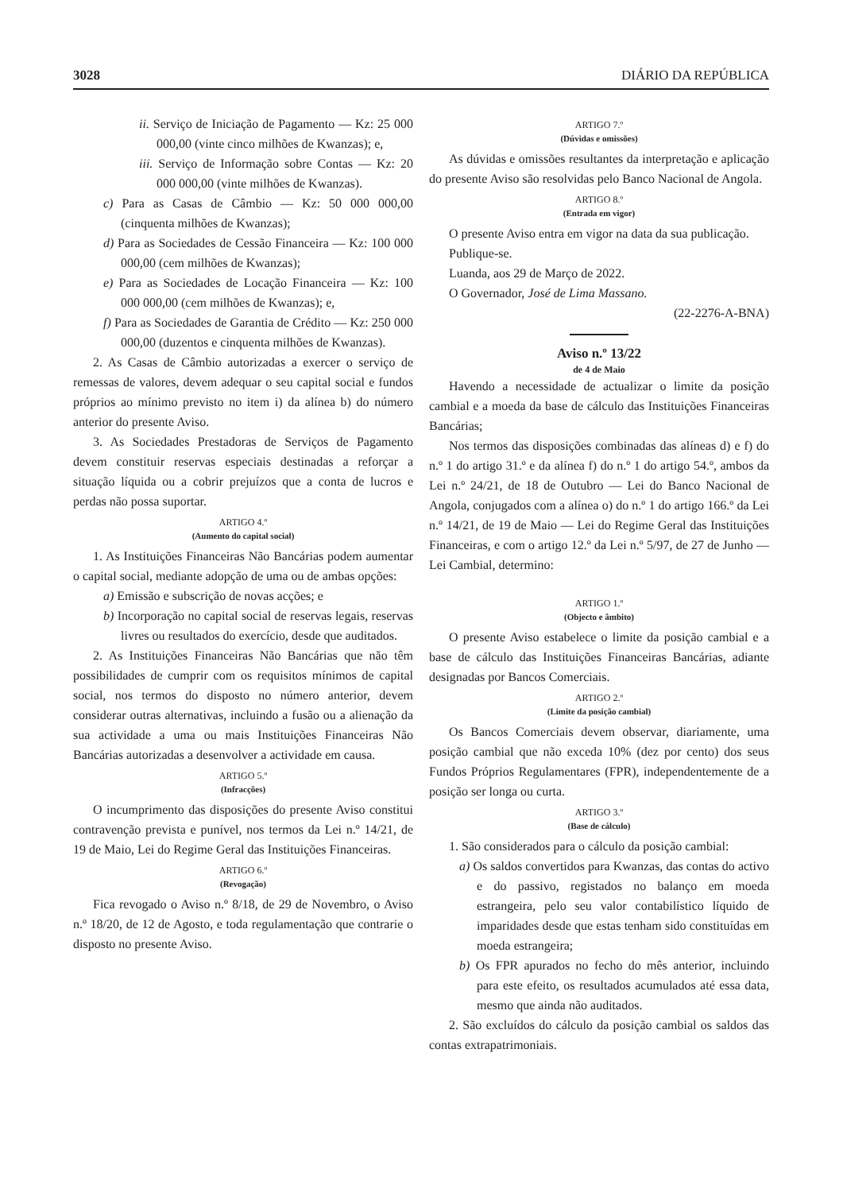3028 DIÁRIO DA REPÚBLICA
ii. Serviço de Iniciação de Pagamento — Kz: 25 000 000,00 (vinte cinco milhões de Kwanzas); e,
iii. Serviço de Informação sobre Contas — Kz: 20 000 000,00 (vinte milhões de Kwanzas).
c) Para as Casas de Câmbio — Kz: 50 000 000,00 (cinquenta milhões de Kwanzas);
d) Para as Sociedades de Cessão Financeira — Kz: 100 000 000,00 (cem milhões de Kwanzas);
e) Para as Sociedades de Locação Financeira — Kz: 100 000 000,00 (cem milhões de Kwanzas); e,
f) Para as Sociedades de Garantia de Crédito — Kz: 250 000 000,00 (duzentos e cinquenta milhões de Kwanzas).
2. As Casas de Câmbio autorizadas a exercer o serviço de remessas de valores, devem adequar o seu capital social e fundos próprios ao mínimo previsto no item i) da alínea b) do número anterior do presente Aviso.
3. As Sociedades Prestadoras de Serviços de Pagamento devem constituir reservas especiais destinadas a reforçar a situação líquida ou a cobrir prejuízos que a conta de lucros e perdas não possa suportar.
ARTIGO 4.º
(Aumento do capital social)
1. As Instituições Financeiras Não Bancárias podem aumentar o capital social, mediante adopção de uma ou de ambas opções:
a) Emissão e subscrição de novas acções; e
b) Incorporação no capital social de reservas legais, reservas livres ou resultados do exercício, desde que auditados.
2. As Instituições Financeiras Não Bancárias que não têm possibilidades de cumprir com os requisitos mínimos de capital social, nos termos do disposto no número anterior, devem considerar outras alternativas, incluindo a fusão ou a alienação da sua actividade a uma ou mais Instituições Financeiras Não Bancárias autorizadas a desenvolver a actividade em causa.
ARTIGO 5.º
(Infracções)
O incumprimento das disposições do presente Aviso constitui contravenção prevista e punível, nos termos da Lei n.º 14/21, de 19 de Maio, Lei do Regime Geral das Instituições Financeiras.
ARTIGO 6.º
(Revogação)
Fica revogado o Aviso n.º 8/18, de 29 de Novembro, o Aviso n.º 18/20, de 12 de Agosto, e toda regulamentação que contrarie o disposto no presente Aviso.
ARTIGO 7.º
(Dúvidas e omissões)
As dúvidas e omissões resultantes da interpretação e aplicação do presente Aviso são resolvidas pelo Banco Nacional de Angola.
ARTIGO 8.º
(Entrada em vigor)
O presente Aviso entra em vigor na data da sua publicação.
Publique-se.
Luanda, aos 29 de Março de 2022.
O Governador, José de Lima Massano.
(22-2276-A-BNA)
Aviso n.º 13/22
de 4 de Maio
Havendo a necessidade de actualizar o limite da posição cambial e a moeda da base de cálculo das Instituições Financeiras Bancárias;
Nos termos das disposições combinadas das alíneas d) e f) do n.º 1 do artigo 31.º e da alínea f) do n.º 1 do artigo 54.º, ambos da Lei n.º 24/21, de 18 de Outubro — Lei do Banco Nacional de Angola, conjugados com a alínea o) do n.º 1 do artigo 166.º da Lei n.º 14/21, de 19 de Maio — Lei do Regime Geral das Instituições Financeiras, e com o artigo 12.º da Lei n.º 5/97, de 27 de Junho — Lei Cambial, determino:
ARTIGO 1.º
(Objecto e âmbito)
O presente Aviso estabelece o limite da posição cambial e a base de cálculo das Instituições Financeiras Bancárias, adiante designadas por Bancos Comerciais.
ARTIGO 2.º
(Limite da posição cambial)
Os Bancos Comerciais devem observar, diariamente, uma posição cambial que não exceda 10% (dez por cento) dos seus Fundos Próprios Regulamentares (FPR), independentemente de a posição ser longa ou curta.
ARTIGO 3.º
(Base de cálculo)
1. São considerados para o cálculo da posição cambial:
a) Os saldos convertidos para Kwanzas, das contas do activo e do passivo, registados no balanço em moeda estrangeira, pelo seu valor contabilístico líquido de imparidades desde que estas tenham sido constituídas em moeda estrangeira;
b) Os FPR apurados no fecho do mês anterior, incluindo para este efeito, os resultados acumulados até essa data, mesmo que ainda não auditados.
2. São excluídos do cálculo da posição cambial os saldos das contas extrapatrimoniais.